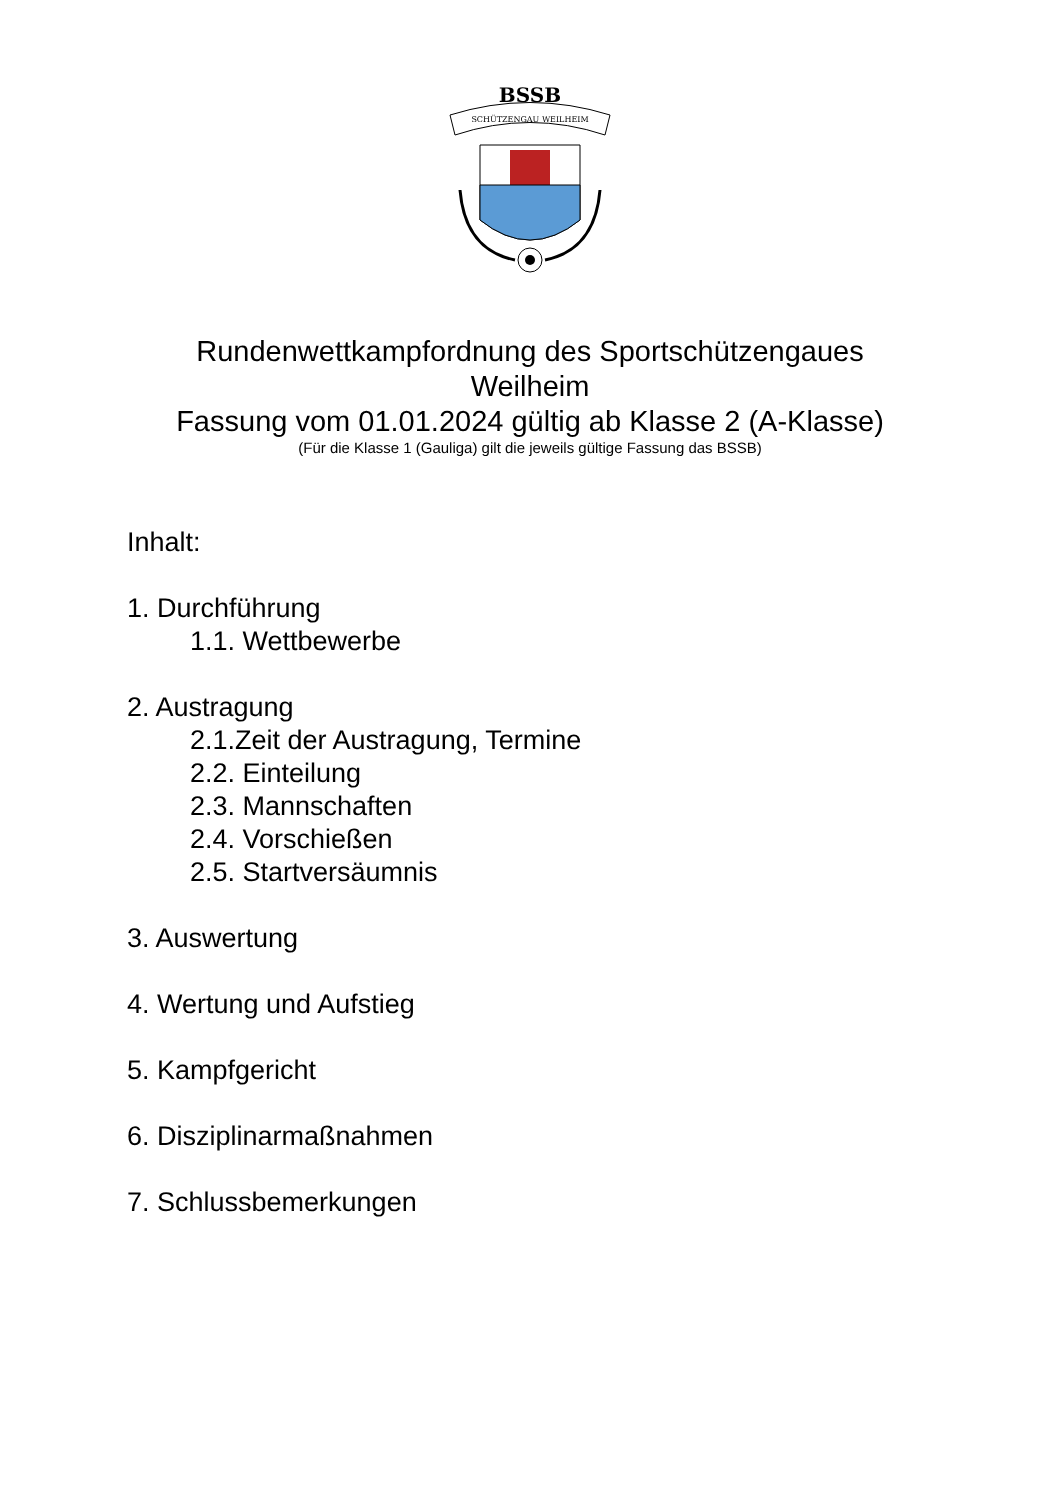BSSB
SCHÜTZENGAU WEILHEIM
Rundenwettkampfordnung des Sportschützengaues
Weilheim
Fassung vom 01.01.2024 gültig ab Klasse 2 (A-Klasse)
(Für die Klasse 1 (Gauliga) gilt die jeweils gültige Fassung das BSSB)
Inhalt:
1. Durchführung
1.1. Wettbewerbe
2. Austragung
2.1.Zeit der Austragung, Termine
2.2. Einteilung
2.3. Mannschaften
2.4. Vorschießen
2.5. Startversäumnis
3. Auswertung
4. Wertung und Aufstieg
5. Kampfgericht
6. Disziplinarmaßnahmen
7. Schlussbemerkungen